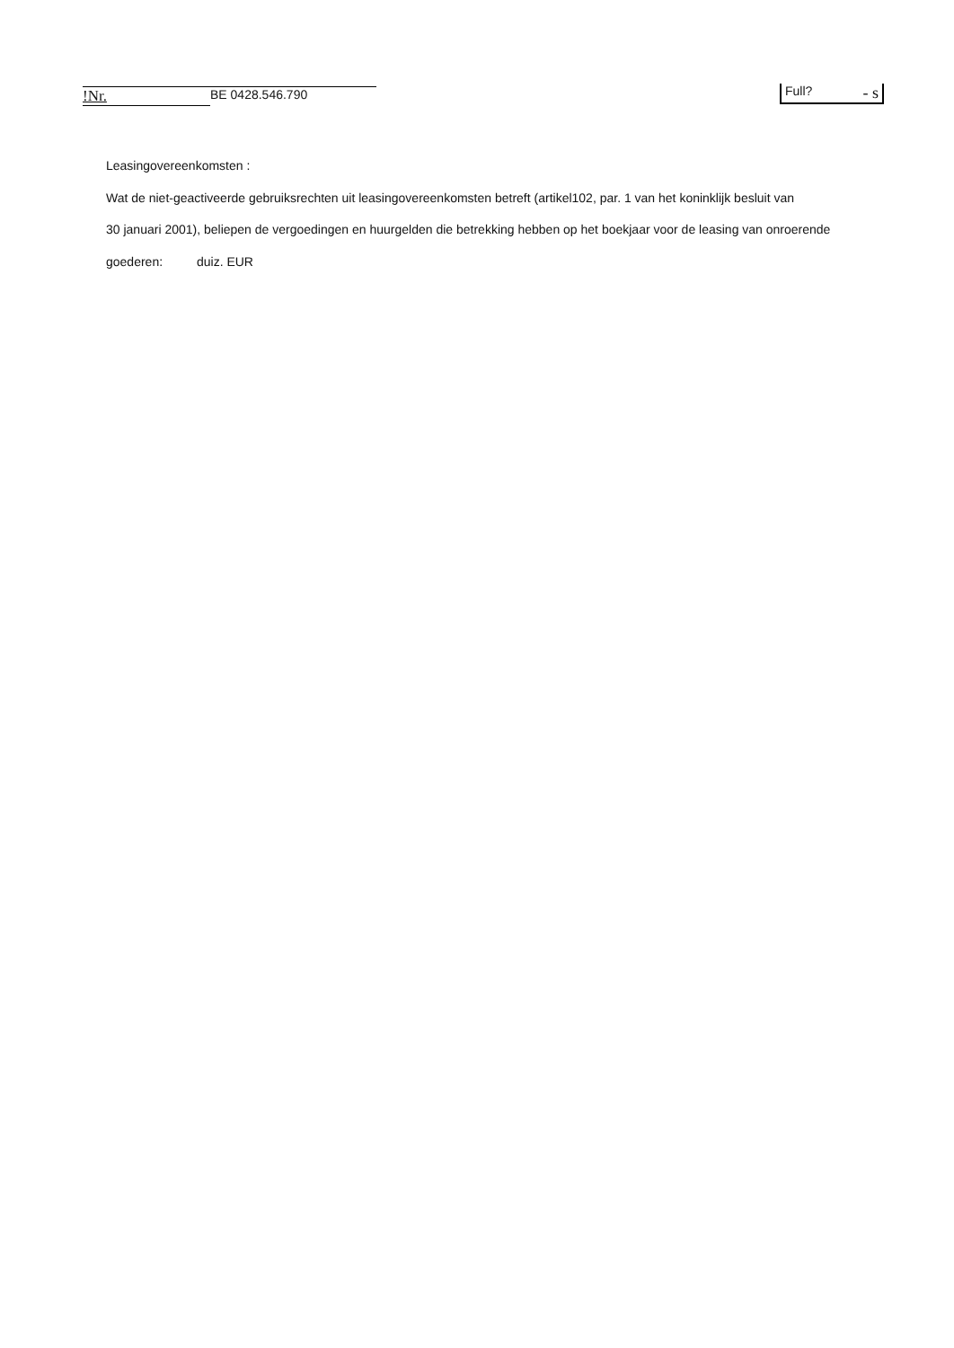!Nr. BE 0428.546.790 Full? - s
Leasingovereenkomsten :
Wat de niet-geactiveerde gebruiksrechten uit leasingovereenkomsten betreft (artikel102, par. 1 van het koninklijk besluit van
30 januari 2001), beliepen de vergoedingen en huurgelden die betrekking hebben op het boekjaar voor de leasing van onroerende
goederen: duiz. EUR